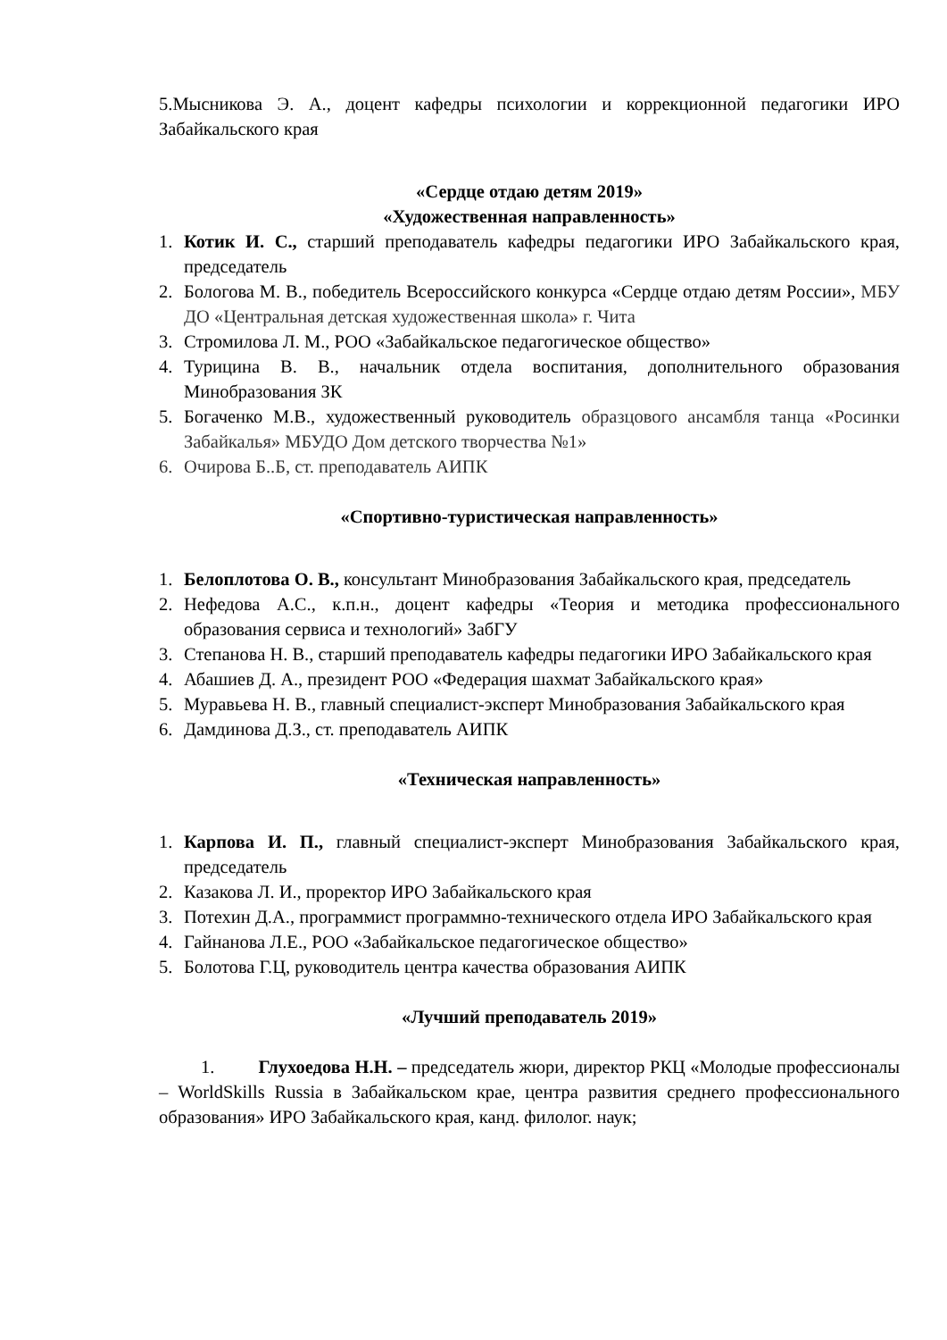5.Мысникова Э. А., доцент кафедры психологии и коррекционной педагогики ИРО Забайкальского края
«Сердце отдаю детям 2019»
«Художественная направленность»
1. Котик И. С., старший преподаватель кафедры педагогики ИРО Забайкальского края, председатель
2. Бологова М. В., победитель Всероссийского конкурса «Сердце отдаю детям России», МБУ ДО «Центральная детская художественная школа» г. Чита
3. Стромилова Л. М., РОО «Забайкальское педагогическое общество»
4. Турицина В. В., начальник отдела воспитания, дополнительного образования Минобразования ЗК
5. Богаченко М.В., художественный руководитель образцового ансамбля танца «Росинки Забайкалья» МБУДО Дом детского творчества №1»
6. Очирова Б..Б, ст. преподаватель АИПК
«Спортивно-туристическая направленность»
1. Белоплотова О. В., консультант Минобразования Забайкальского края, председатель
2. Нефедова А.С., к.п.н., доцент кафедры «Теория и методика профессионального образования сервиса и технологий» ЗабГУ
3. Степанова Н. В., старший преподаватель кафедры педагогики ИРО Забайкальского края
4. Абашиев Д. А., президент РОО «Федерация шахмат Забайкальского края»
5. Муравьева Н. В., главный специалист-эксперт Минобразования Забайкальского края
6. Дамдинова Д.З., ст. преподаватель АИПК
«Техническая направленность»
1. Карпова И. П., главный специалист-эксперт Минобразования Забайкальского края, председатель
2. Казакова Л. И., проректор ИРО Забайкальского края
3. Потехин Д.А., программист программно-технического отдела ИРО Забайкальского края
4. Гайнанова Л.Е., РОО «Забайкальское педагогическое общество»
5. Болотова Г.Ц, руководитель центра качества образования АИПК
«Лучший преподаватель 2019»
1. Глухоедова Н.Н. – председатель жюри, директор РКЦ «Молодые профессионалы – WorldSkills Russia в Забайкальском крае, центра развития среднего профессионального образования» ИРО Забайкальского края, канд. филолог. наук;